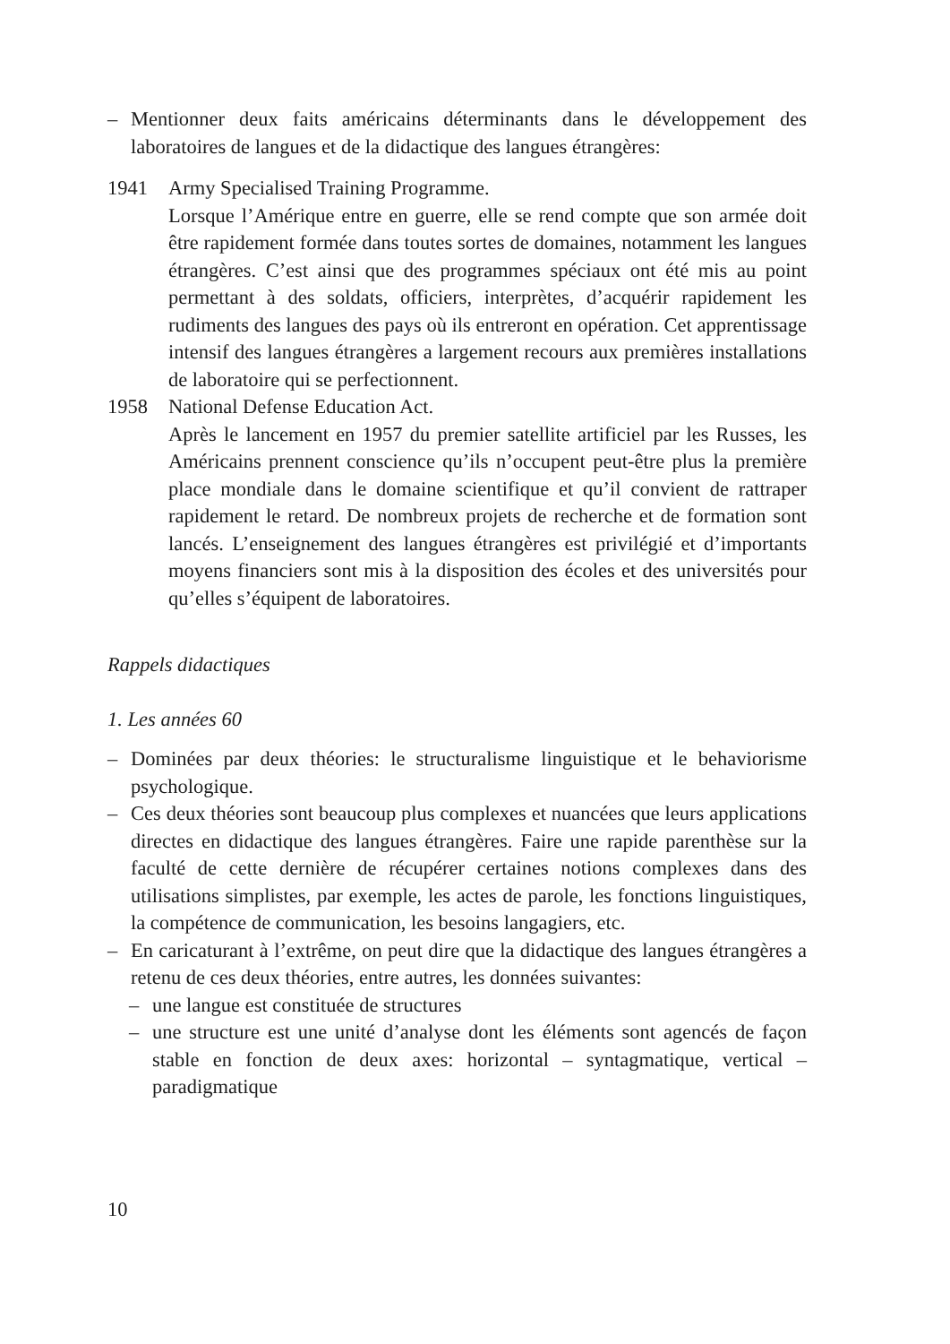– Mentionner deux faits américains déterminants dans le développement des laboratoires de langues et de la didactique des langues étrangères:
1941 Army Specialised Training Programme.
Lorsque l’Amérique entre en guerre, elle se rend compte que son armée doit être rapidement formée dans toutes sortes de domaines, notamment les langues étrangères. C’est ainsi que des programmes spéciaux ont été mis au point permettant à des soldats, officiers, interprètes, d’acquérir rapidement les rudiments des langues des pays où ils entreront en opération. Cet apprentissage intensif des langues étrangères a largement recours aux premières installations de laboratoire qui se perfectionnent.
1958 National Defense Education Act.
Après le lancement en 1957 du premier satellite artificiel par les Russes, les Américains prennent conscience qu’ils n’occupent peut-être plus la première place mondiale dans le domaine scientifique et qu’il convient de rattraper rapidement le retard. De nombreux projets de recherche et de formation sont lancés. L’enseignement des langues étrangères est privilégié et d’importants moyens financiers sont mis à la disposition des écoles et des universités pour qu’elles s’équipent de laboratoires.
Rappels didactiques
1. Les années 60
– Dominées par deux théories: le structuralisme linguistique et le behaviorisme psychologique.
– Ces deux théories sont beaucoup plus complexes et nuancées que leurs applications directes en didactique des langues étrangères. Faire une rapide parenthèse sur la faculté de cette dernière de récupérer certaines notions complexes dans des utilisations simplistes, par exemple, les actes de parole, les fonctions linguistiques, la compétence de communication, les besoins langagiers, etc.
– En caricaturant à l’extrême, on peut dire que la didactique des langues étrangères a retenu de ces deux théories, entre autres, les données suivantes:
– une langue est constituée de structures
– une structure est une unité d’analyse dont les éléments sont agencés de façon stable en fonction de deux axes: horizontal – syntagmatique, vertical – paradigmatique
10